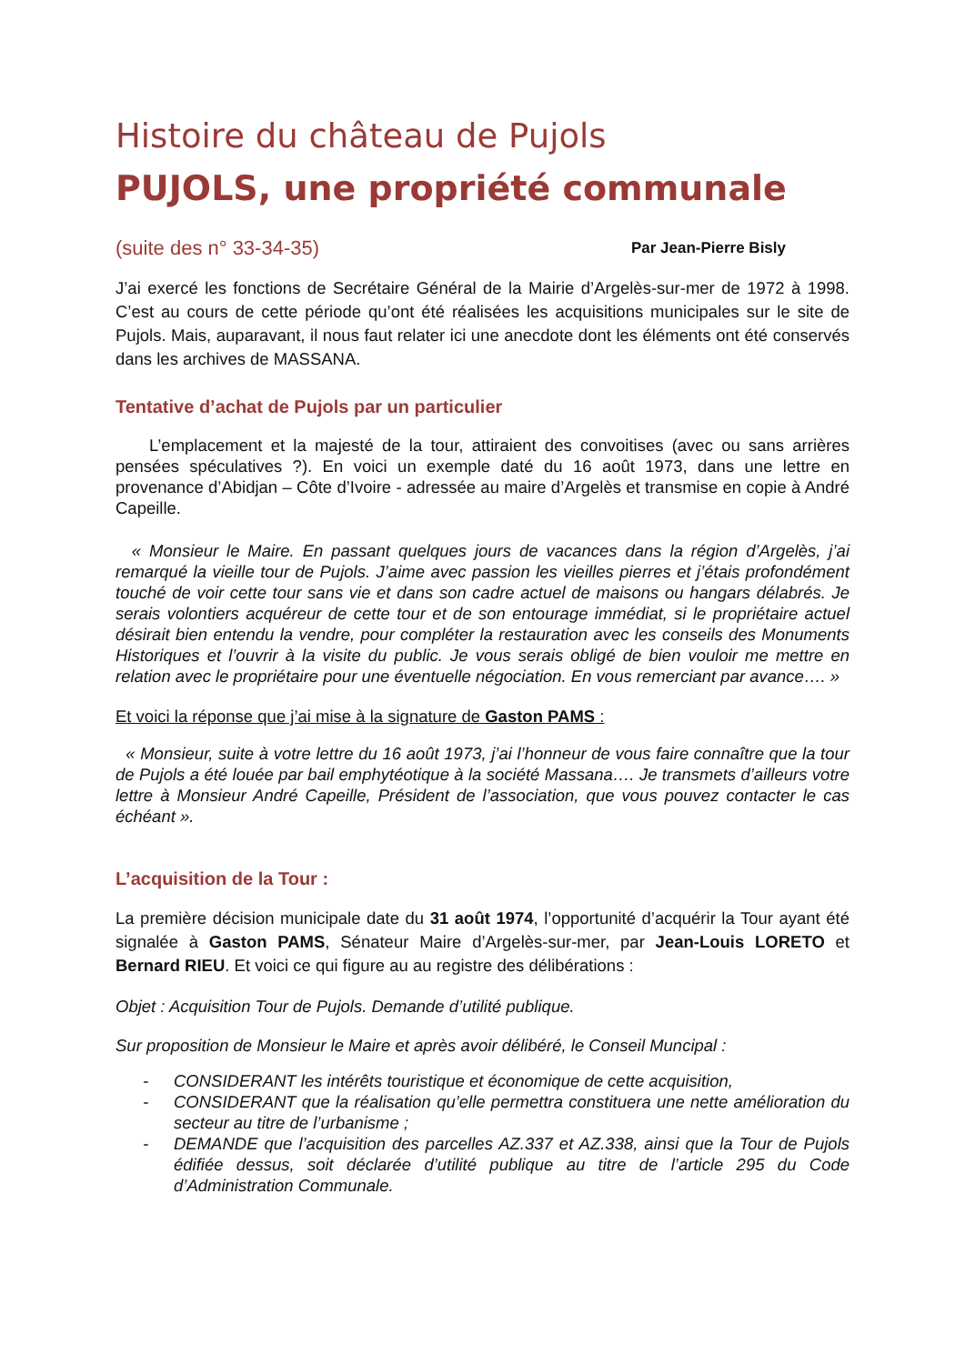Histoire du château de Pujols
PUJOLS, une propriété communale
(suite des n° 33-34-35) Par Jean-Pierre Bisly
J’ai exercé les fonctions de Secrétaire Général de la Mairie d’Argelès-sur-mer de 1972 à 1998. C’est au cours de cette période qu’ont été réalisées les acquisitions municipales sur le site de Pujols. Mais, auparavant, il nous faut relater ici une anecdote dont les éléments ont été conservés dans les archives de MASSANA.
Tentative d’achat de Pujols par un particulier
L’emplacement et la majesté de la tour, attiraient des convoitises (avec ou sans arrières pensées spéculatives ?). En voici un exemple daté du 16 août 1973, dans une lettre en provenance d’Abidjan – Côte d’Ivoire - adressée au maire d’Argelès et transmise en copie à André Capeille.
« Monsieur le Maire. En passant quelques jours de vacances dans la région d’Argelès, j’ai remarqué la vieille tour de Pujols. J’aime avec passion les vieilles pierres et j’étais profondément touché de voir cette tour sans vie et dans son cadre actuel de maisons ou hangars délabrés. Je serais volontiers acquéreur de cette tour et de son entourage immédiat, si le propriétaire actuel désirait bien entendu la vendre, pour compléter la restauration avec les conseils des Monuments Historiques et l’ouvrir à la visite du public. Je vous serais obligé de bien vouloir me mettre en relation avec le propriétaire pour une éventuelle négociation. En vous remerciant par avance…. »
Et voici la réponse que j’ai mise à la signature de Gaston PAMS :
« Monsieur, suite à votre lettre du 16 août 1973, j’ai l’honneur de vous faire connaître que la tour de Pujols a été louée par bail emphytéotique à la société Massana…. Je transmets d’ailleurs votre lettre à Monsieur André Capeille, Président de l’association, que vous pouvez contacter le cas échéant ».
L’acquisition de la Tour :
La première décision municipale date du 31 août 1974, l’opportunité d’acquérir la Tour ayant été signalée à Gaston PAMS, Sénateur Maire d’Argelès-sur-mer, par Jean-Louis LORETO et Bernard RIEU. Et voici ce qui figure au au registre des délibérations :
Objet : Acquisition Tour de Pujols. Demande d’utilité publique.
Sur proposition de Monsieur le Maire et après avoir délibéré, le Conseil Muncipal :
- CONSIDERANT les intérêts touristique et économique de cette acquisition,
- CONSIDERANT que la réalisation qu’elle permettra constituera une nette amélioration du secteur au titre de l’urbanisme ;
- DEMANDE que l’acquisition des parcelles AZ.337 et AZ.338, ainsi que la Tour de Pujols édifiée dessus, soit déclarée d’utilité publique au titre de l’article 295 du Code d’Administration Communale.